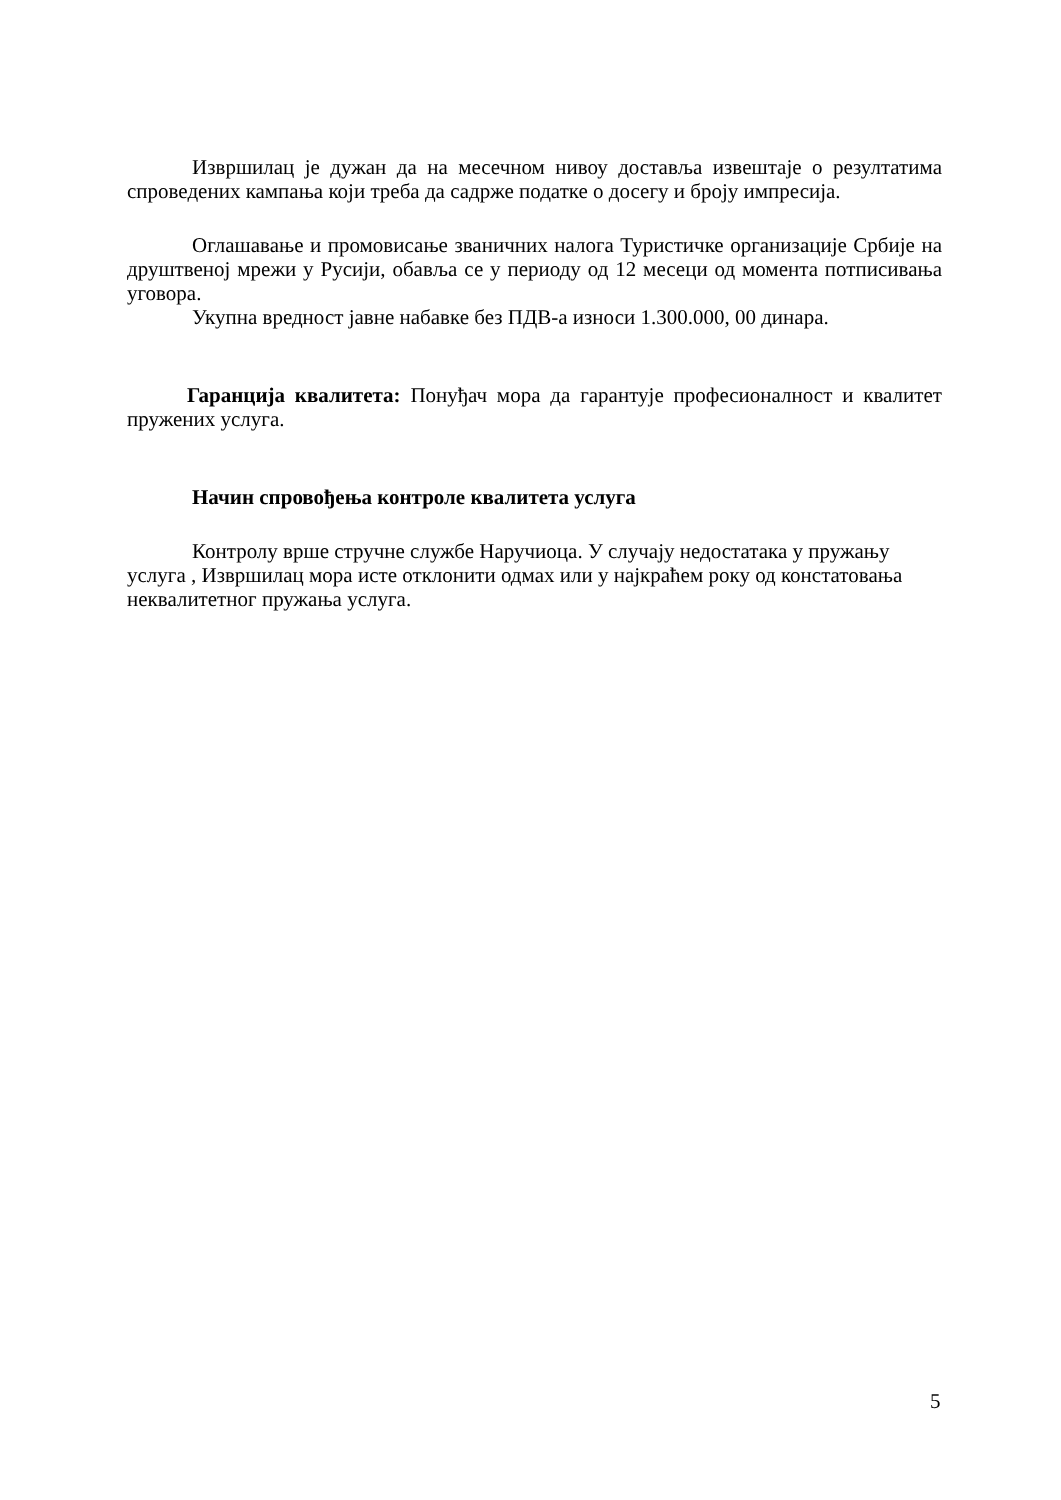Извршилац је дужан да на месечном нивоу доставља извештаје о резултатима спроведених кампања који треба да садрже податке о досегу и броју импресија.
Оглашавање и промовисање званичних налога Туристичке организације Србије на друштвеној мрежи у Русији, обавља се у периоду од 12 месеци од момента потписивања уговора.
Укупна вредност јавне набавке без ПДВ-а износи 1.300.000, 00 динара.
Гаранција квалитета: Понуђач мора да гарантује професионалност и квалитет пружених услуга.
Начин спровођења контроле квалитета услуга
Контролу врше стручне службе Наручиоца. У случају недостатака у пружању услуга , Извршилац мора исте отклонити одмах или у најкраћем року од констатовања неквалитетног пружања услуга.
5